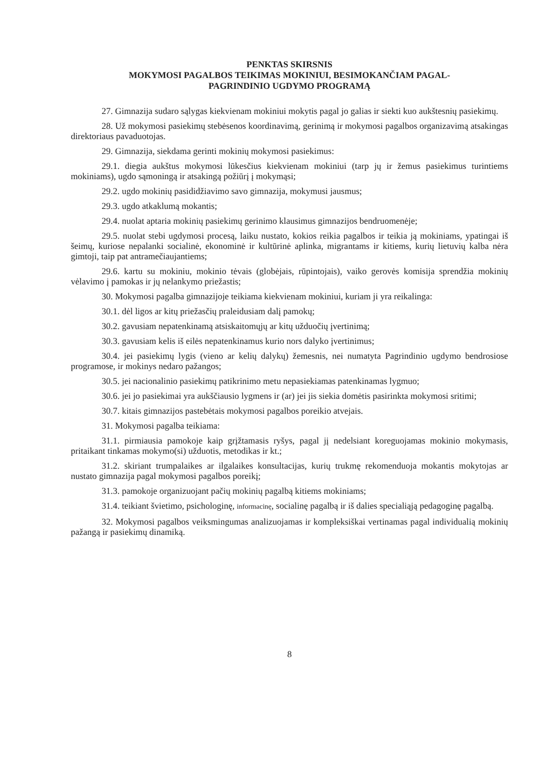PENKTAS SKIRSNIS
MOKYMOSI PAGALBOS TEIKIMAS MOKINIUI, BESIMOKANČIAM PAGAL-
PAGRINDINIO UGDYMO PROGRAMĄ
27. Gimnazija sudaro sąlygas kiekvienam mokiniui mokytis pagal jo galias ir siekti kuo aukštesnių pasiekimų.
28. Už mokymosi pasiekimų stebėsenos koordinavimą, gerinimą ir mokymosi pagalbos organizavimą atsakingas direktoriaus pavaduotojas.
29. Gimnazija, siekdama gerinti mokinių mokymosi pasiekimus:
29.1. diegia aukštus mokymosi lūkesčius kiekvienam mokiniui (tarp jų ir žemus pasiekimus turintiems mokiniams), ugdo sąmoningą ir atsakingą požiūrį į mokymąsi;
29.2. ugdo mokinių pasididžiavimo savo gimnazija, mokymusi jausmus;
29.3. ugdo atkaklumą mokantis;
29.4. nuolat aptaria mokinių pasiekimų gerinimo klausimus gimnazijos bendruomenėje;
29.5. nuolat stebi ugdymosi procesą, laiku nustato, kokios reikia pagalbos ir teikia ją mokiniams, ypatingai iš šeimų, kuriose nepalanki socialinė, ekonominė ir kultūrinė aplinka, migrantams ir kitiems, kurių lietuvių kalba nėra gimtoji, taip pat antramečiaujantiems;
29.6. kartu su mokiniu, mokinio tėvais (globėjais, rūpintojais), vaiko gerovės komisija sprendžia mokinių vėlavimo į pamokas ir jų nelankymo priežastis;
30. Mokymosi pagalba gimnazijoje teikiama kiekvienam mokiniui, kuriam ji yra reikalinga:
30.1. dėl ligos ar kitų priežasčių praleidusiam dalį pamokų;
30.2. gavusiam nepatenkinamą atsiskaitomųjų ar kitų užduočių įvertinimą;
30.3. gavusiam kelis iš eilės nepatenkinamus kurio nors dalyko įvertinimus;
30.4. jei pasiekimų lygis (vieno ar kelių dalykų) žemesnis, nei numatyta Pagrindinio ugdymo bendrosiose programose, ir mokinys nedaro pažangos;
30.5. jei nacionalinio pasiekimų patikrinimo metu nepasiekiamas patenkinamas lygmuo;
30.6. jei jo pasiekimai yra aukščiausio lygmens ir (ar) jei jis siekia domėtis pasirinkta mokymosi sritimi;
30.7. kitais gimnazijos pastebėtais mokymosi pagalbos poreikio atvejais.
31. Mokymosi pagalba teikiama:
31.1. pirmiausia pamokoje kaip grįžtamasis ryšys, pagal jį nedelsiant koreguojamas mokinio mokymasis, pritaikant tinkamas mokymo(si) užduotis, metodikas ir kt.;
31.2. skiriant trumpalaikes ar ilgalaikes konsultacijas, kurių trukmę rekomenduoja mokantis mokytojas ar nustato gimnazija pagal mokymosi pagalbos poreikį;
31.3. pamokoje organizuojant pačių mokinių pagalbą kitiems mokiniams;
31.4. teikiant švietimo, psichologinę, informacinę, socialinę pagalbą ir iš dalies specialiąją pedagoginę pagalbą.
32. Mokymosi pagalbos veiksmingumas analizuojamas ir kompleksiškai vertinamas pagal individualią mokinių pažangą ir pasiekimų dinamiką.
8